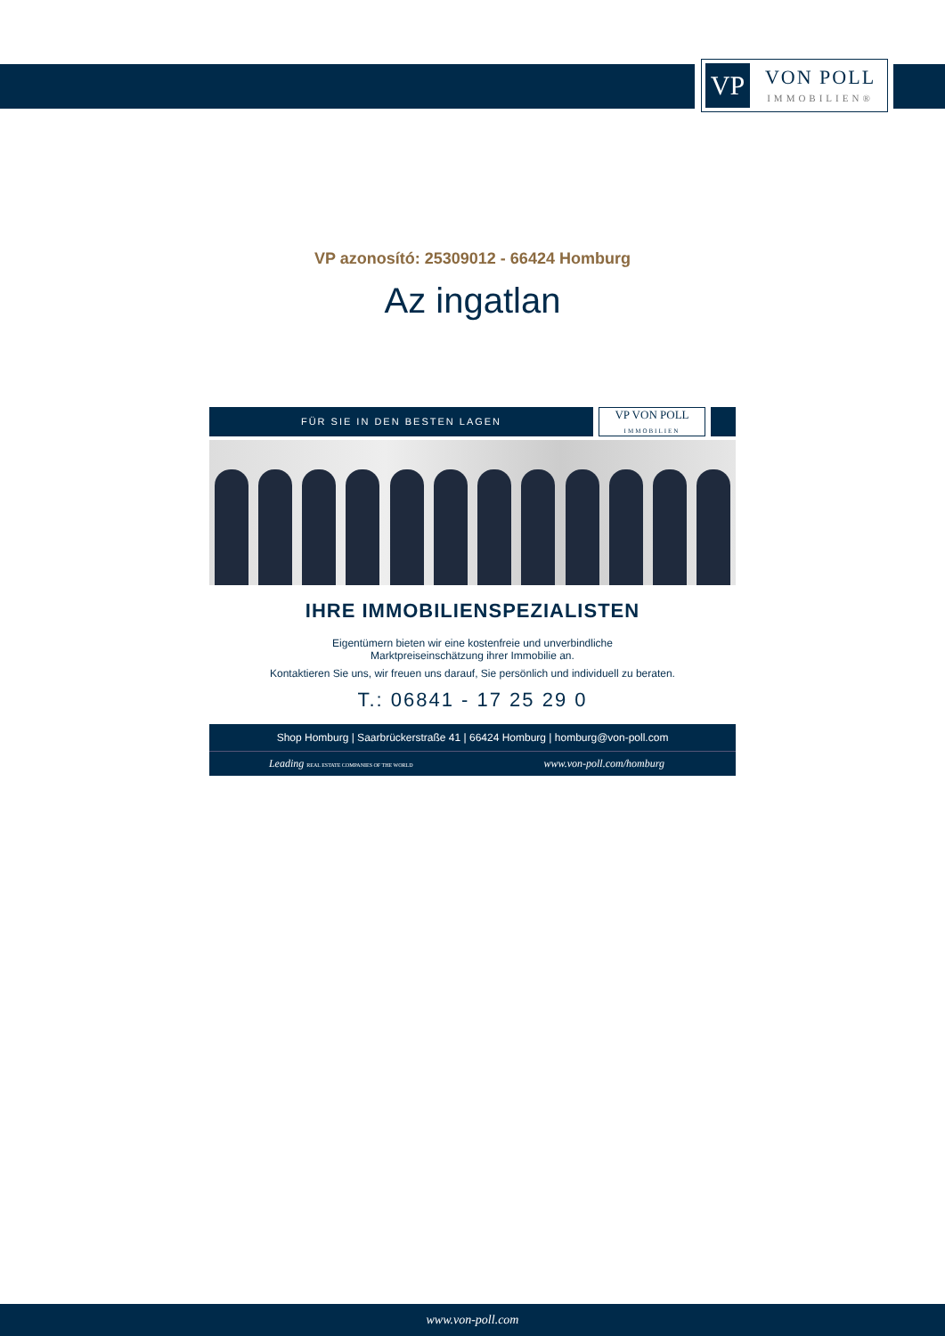VP
VON POLL
IMMOBILIEN®
VP azonosító: 25309012 - 66424 Homburg
Az ingatlan
FÜR SIE IN DEN BESTEN LAGEN
VP VON POLL
IMMOBILIEN
IHRE IMMOBILIENSPEZIALISTEN
Eigentümern bieten wir eine kostenfreie und unverbindliche
Marktpreiseinschätzung ihrer Immobilie an.
Kontaktieren Sie uns, wir freuen uns darauf, Sie persönlich und individuell zu beraten.
T.: 06841 - 17 25 29 0
Shop Homburg | Saarbrückerstraße 41 | 66424 Homburg | homburg@von-poll.com
Leading REAL ESTATE COMPANIES OF THE WORLD
www.von-poll.com/homburg
www.von-poll.com